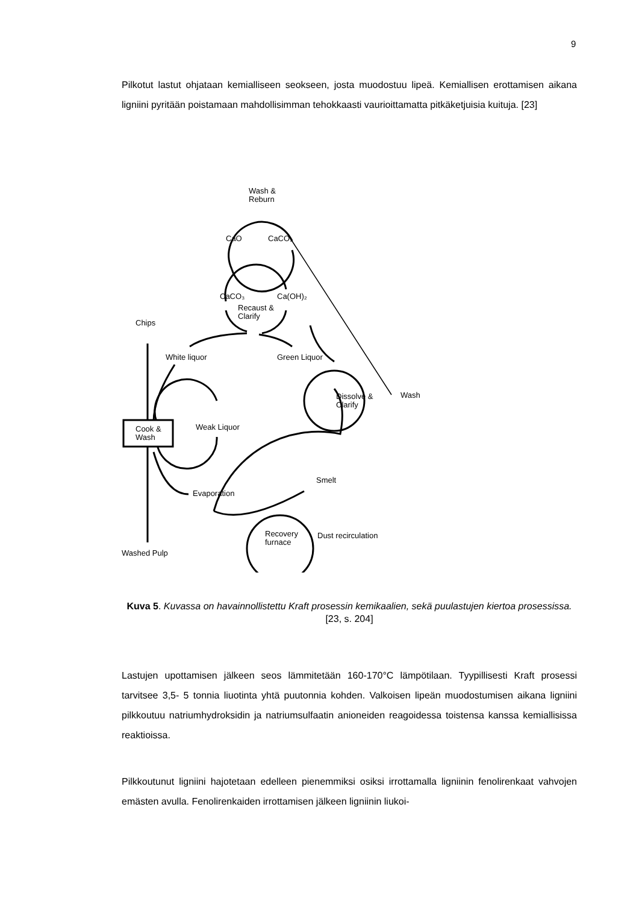9
Pilkotut lastut ohjataan kemialliseen seokseen, josta muodostuu lipeä. Kemiallisen erottamisen aikana ligniini pyritään poistamaan mahdollisimman tehokkaasti vaurioittamatta pitkäketjuisia kuituja. [23]
Wash &
Reburn
CaO
CaCO₃
CaCO₃
Ca(OH)₂
Recaust &
Clarify
Chips
White liquor
Green Liquor
Dissolve &
Clarify
Wash
Cook &
Wash
Weak Liquor
Smelt
Evaporation
Recovery
furnace
Dust recirculation
Washed Pulp
Kuva 5. Kuvassa on havainnollistettu Kraft prosessin kemikaalien, sekä puulastujen kiertoa prosessissa. [23, s. 204]
Lastujen upottamisen jälkeen seos lämmitetään 160-170°C lämpötilaan. Tyypillisesti Kraft prosessi tarvitsee 3,5- 5 tonnia liuotinta yhtä puutonnia kohden. Valkoisen lipeän muodostumisen aikana ligniini pilkkoutuu natriumhydroksidin ja natriumsulfaatin anionei­den reagoidessa toistensa kanssa kemiallisissa reaktioissa.
Pilkkoutunut ligniini hajotetaan edelleen pienemmiksi osiksi irrottamalla ligniinin fenoli­renkaat vahvojen emästen avulla. Fenolirenkaiden irrottamisen jälkeen ligniinin liukoi-